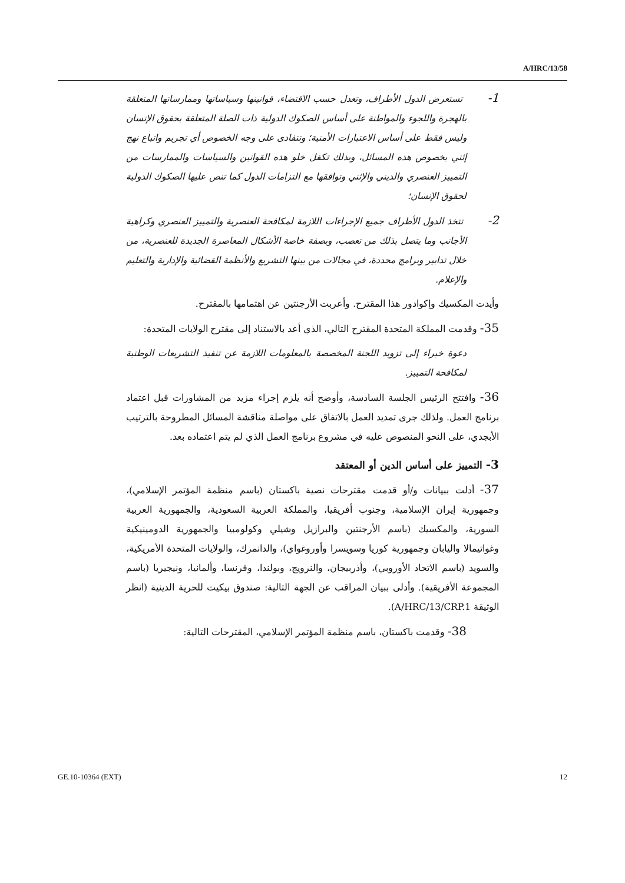A/HRC/13/58
1- تستعرض الدول الأطراف، وتعدل حسب الاقتضاء، قوانينها وسياساتها وممارساتها المتعلقة بالهجرة واللجوء والمواطنة على أساس الصكوك الدولية ذات الصلة المتعلقة بحقوق الإنسان وليس فقط على أساس الاعتبارات الأمنية؛ وتتفادى على وجه الخصوص أي تجريم واتباع نهج إثني بخصوص هذه المسائل، وبذلك تكفل خلو هذه القوانين والسياسات والممارسات من التمييز العنصري والديني والإثني وتوافقها مع التزامات الدول كما تنص عليها الصكوك الدولية لحقوق الإنسان؛
2- تتخذ الدول الأطراف جميع الإجراءات اللازمة لمكافحة العنصرية والتمييز العنصري وكراهية الأجانب وما يتصل بذلك من تعصب، وبصفة خاصة الأشكال المعاصرة الجديدة للعنصرية، من خلال تدابير وبرامج محددة، في مجالات من بينها التشريع والأنظمة القضائية والإدارية والتعليم والإعلام.
وأيدت المكسيك وإكوادور هذا المقترح. وأعربت الأرجنتين عن اهتمامها بالمقترح.
35- وقدمت المملكة المتحدة المقترح التالي، الذي أعد بالاستناد إلى مقترح الولايات المتحدة:
دعوة خبراء إلى تزويد اللجنة المخصصة بالمعلومات اللازمة عن تنفيذ التشريعات الوطنية لمكافحة التمييز.
36- وافتتح الرئيس الجلسة السادسة، وأوضح أنه يلزم إجراء مزيد من المشاورات قبل اعتماد برنامج العمل. ولذلك جرى تمديد العمل بالاتفاق على مواصلة مناقشة المسائل المطروحة بالترتيب الأبجدي، على النحو المنصوص عليه في مشروع برنامج العمل الذي لم يتم اعتماده بعد.
3- التمييز على أساس الدين أو المعتقد
37- أدلت ببيانات و/أو قدمت مقترحات نصية باكستان (باسم منظمة المؤتمر الإسلامي)، وجمهورية إيران الإسلامية، وجنوب أفريقيا، والمملكة العربية السعودية، والجمهورية العربية السورية، والمكسيك (باسم الأرجنتين والبرازيل وشيلي وكولومبيا والجمهورية الدومينيكية وغواتيمالا واليابان وجمهورية كوريا وسويسرا وأوروغواي)، والدانمرك، والولايات المتحدة الأمريكية، والسويد (باسم الاتحاد الأوروبي)، وأذربيجان، والنرويج، وبولندا، وفرنسا، وألمانيا، ونيجيريا (باسم المجموعة الأفريقية). وأدلى ببيان المراقب عن الجهة التالية: صندوق بيكيت للحرية الدينية (انظر الوثيقة A/HRC/13/CRP.1).
38- وقدمت باكستان، باسم منظمة المؤتمر الإسلامي، المقترحات التالية:
GE.10-10364 (EXT) 12